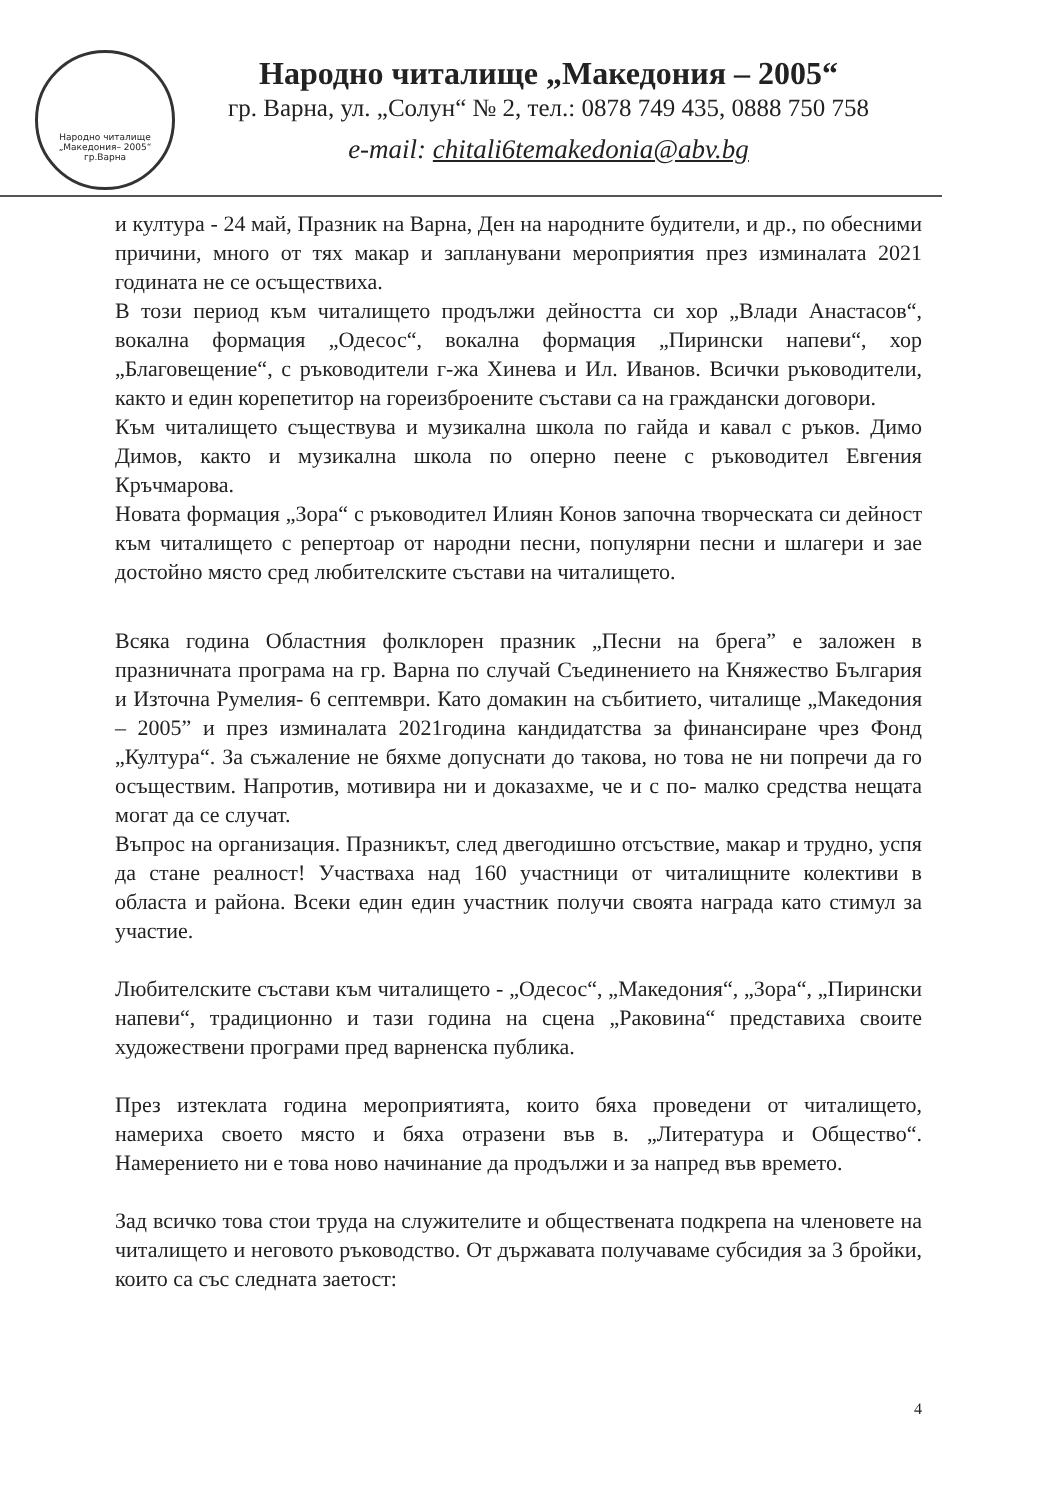Народно читалище
„Македония– 2005“
гр.Варна
Народно читалище „Македония – 2005“
гр. Варна, ул. „Солун“ № 2, тел.: 0878 749 435, 0888 750 758
e-mail: chitali6temakedonia@abv.bg
и култура - 24 май, Празник на Варна, Ден на народните будители, и др., по обесними причини, много от тях макар и запланувани мероприятия през изминалата 2021 годината не се осъществиха.
В този период към читалището продължи дейността си хор „Влади Анастасов“, вокална формация „Одесос“, вокална формация „Пирински напеви“, хор „Благовещение“, с ръководители г-жа Хинева и Ил. Иванов. Всички ръководители, както и един корепетитор на гореизброените състави са на граждански договори.
Към читалището съществува и музикална школа по гайда и кавал с ръков. Димо Димов, както и музикална школа по оперно пеене с ръководител Евгения Кръчмарова.
Новата формация „Зора“ с ръководител Илиян Конов започна творческата си дейност към читалището с репертоар от народни песни, популярни песни и шлагери и зае достойно място сред любителските състави на читалището.
Всяка година Областния фолклорен празник „Песни на брега” е заложен в празничната програма на гр. Варна по случай Съединението на Княжество България и Източна Румелия- 6 септември. Като домакин на събитието, читалище „Македония – 2005” и през изминалата 2021година кандидатства за финансиране чрез Фонд „Култура“. За съжаление не бяхме допуснати до такова, но това не ни попречи да го осъществим. Напротив, мотивира ни и доказахме, че и с по- малко средства нещата могат да се случат.
Въпрос на организация. Празникът, след двегодишно отсъствие, макар и трудно, успя да стане реалност! Участваха над 160 участници от читалищните колективи в областа и района. Всеки един един участник получи своята награда като стимул за участие.
Любителските състави към читалището - „Одесос“, „Македония“, „Зора“, „Пирински напеви“, традиционно и тази година на сцена „Раковина“ представиха своите художествени програми пред варненска публика.
През изтеклата година мероприятията, които бяха проведени от читалището, намериха своето място и бяха отразени във в. „Литература и Общество“. Намерението ни е това ново начинание да продължи и за напред във времето.
Зад всичко това стои труда на служителите и обществената подкрепа на членовете на читалището и неговото ръководство. От държавата получаваме субсидия за 3 бройки, които са със следната заетост:
4